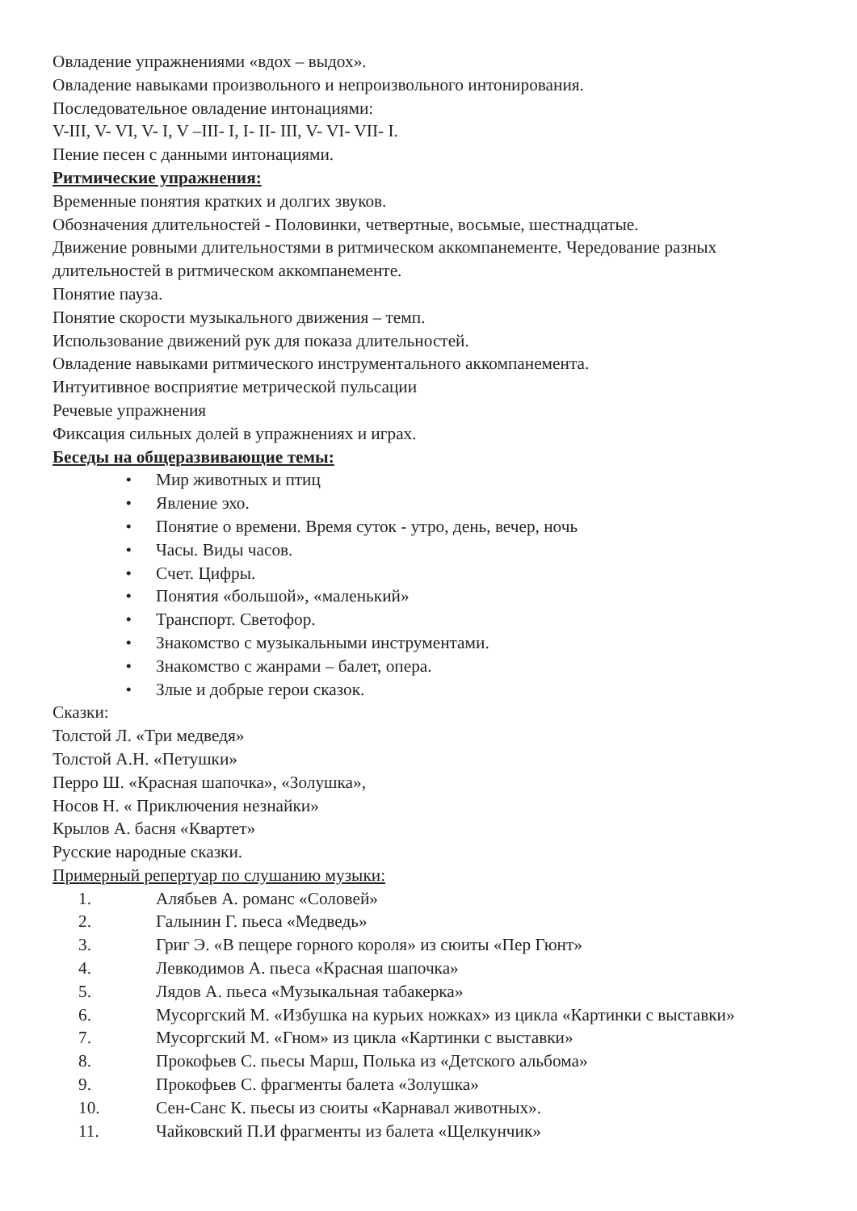Овладение упражнениями «вдох – выдох».
Овладение навыками произвольного и непроизвольного интонирования.
Последовательное овладение интонациями:
V-III, V- VI, V- I, V –III- I, I- II- III, V- VI- VII- I.
Пение песен с данными интонациями.
Ритмические упражнения:
Временные понятия кратких и долгих звуков.
Обозначения длительностей - Половинки, четвертные, восьмые, шестнадцатые.
Движение ровными длительностями в ритмическом аккомпанементе. Чередование разных длительностей в ритмическом аккомпанементе.
Понятие пауза.
Понятие скорости музыкального движения – темп.
Использование движений рук для показа длительностей.
Овладение навыками ритмического инструментального аккомпанемента.
Интуитивное восприятие метрической пульсации
Речевые упражнения
Фиксация сильных долей в упражнениях и играх.
Беседы на общеразвивающие темы:
• Мир животных и птиц
• Явление эхо.
• Понятие о времени. Время суток - утро, день, вечер, ночь
• Часы. Виды часов.
• Счет. Цифры.
• Понятия «большой», «маленький»
• Транспорт. Светофор.
• Знакомство с музыкальными инструментами.
• Знакомство с жанрами – балет, опера.
• Злые и добрые герои сказок.
Сказки:
Толстой Л. «Три медведя»
Толстой А.Н. «Петушки»
Перро Ш. «Красная шапочка», «Золушка»,
Носов Н. « Приключения незнайки»
Крылов А. басня «Квартет»
Русские народные сказки.
Примерный репертуар по слушанию музыки:
1. Алябьев А. романс «Соловей»
2. Галынин Г. пьеса «Медведь»
3. Григ Э. «В пещере горного короля» из сюиты «Пер Гюнт»
4. Левкодимов А. пьеса «Красная шапочка»
5. Лядов А. пьеса «Музыкальная табакерка»
6. Мусоргский М. «Избушка на курьих ножках» из цикла «Картинки с выставки»
7. Мусоргский М. «Гном» из цикла «Картинки с выставки»
8. Прокофьев С. пьесы Марш, Полька из «Детского альбома»
9. Прокофьев С. фрагменты балета «Золушка»
10. Сен-Санс К. пьесы из сюиты «Карнавал животных».
11. Чайковский П.И фрагменты из балета «Щелкунчик»